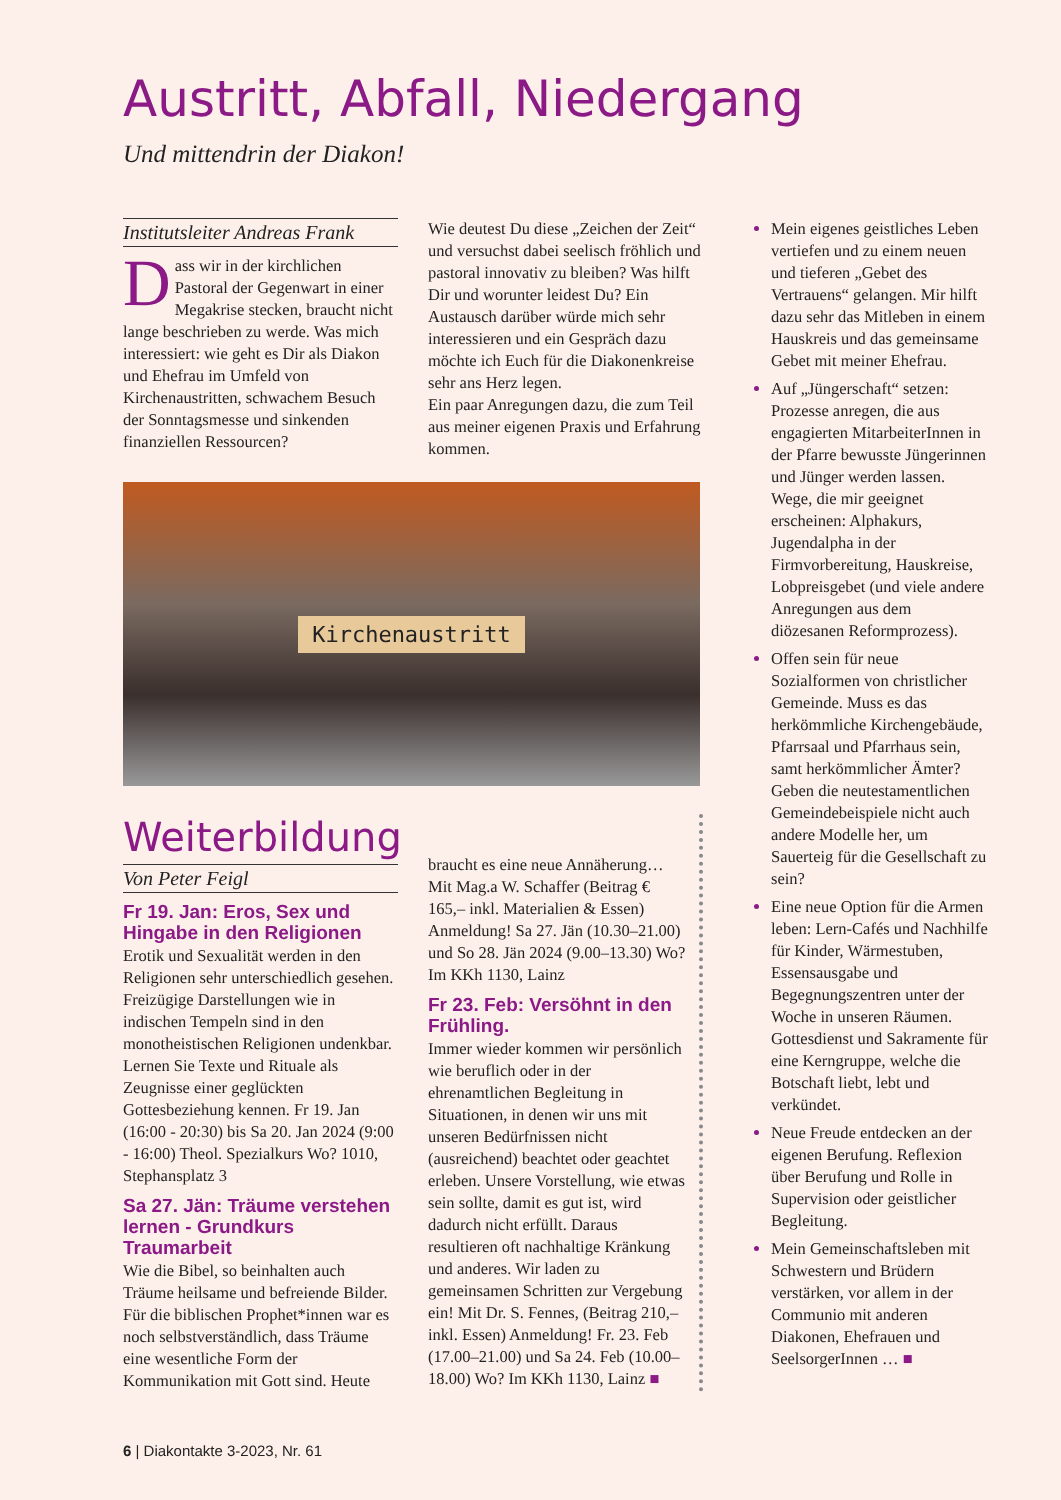Austritt, Abfall, Niedergang
Und mittendrin der Diakon!
Institutsleiter Andreas Frank
Dass wir in der kirchlichen Pastoral der Gegenwart in einer Megakrise stecken, braucht nicht lange beschrieben zu werde. Was mich interessiert: wie geht es Dir als Diakon und Ehefrau im Umfeld von Kirchenaustritten, schwachem Besuch der Sonntags­messe und sinkenden finanziellen Ressourcen?
Wie deutest Du diese „Zeichen der Zeit“ und versuchst dabei seelisch fröhlich und pastoral innovativ zu bleiben? Was hilft Dir und worunter leidest Du? Ein Austausch darüber würde mich sehr interessieren und ein Gespräch dazu möchte ich Euch für die Diakonenkreise sehr ans Herz legen.
Ein paar Anregungen dazu, die zum Teil aus meiner eigenen Praxis und Erfahrung kommen.
Kirchenaustritt
Weiterbildung
Von Peter Feigl
Fr 19. Jan: Eros, Sex und Hingabe in den Religionen
Erotik und Sexualität werden in den Religionen sehr unterschiedlich gesehen. Freizügige Darstellungen wie in indischen Tempeln sind in den monotheistischen Religionen undenkbar. Lernen Sie Texte und Rituale als Zeugnisse einer geglückten Gottesbeziehung kennen. Fr 19. Jan (16:00 - 20:30) bis Sa 20. Jan 2024 (9:00 - 16:00) Theol. Spezialkurs Wo? 1010, Stephansplatz 3
Sa 27. Jän: Träume verstehen lernen - Grundkurs Traumarbeit
Wie die Bibel, so beinhalten auch Träume heilsame und befreiende Bilder. Für die biblischen Prophet*innen war es noch selbstverständlich, dass Träume eine wesentliche Form der Kommunikation mit Gott sind. Heute
braucht es eine neue Annäherung… Mit Mag.a W. Schaffer (Beitrag € 165,– inkl. Materialien & Essen) Anmeldung! Sa 27. Jän (10.30–21.00) und So 28. Jän 2024 (9.00–13.30) Wo? Im KKh 1130, Lainz
Fr 23. Feb: Versöhnt in den Frühling.
Immer wieder kommen wir persönlich wie beruflich oder in der ehrenamtlichen Begleitung in Situationen, in denen wir uns mit unseren Bedürfnissen nicht (ausreichend) beachtet oder geachtet erleben. Unsere Vorstellung, wie etwas sein sollte, damit es gut ist, wird dadurch nicht erfüllt. Daraus resultieren oft nachhaltige Kränkung und anderes. Wir laden zu gemeinsamen Schritten zur Vergebung ein! Mit Dr. S. Fennes, (Beitrag 210,– inkl. Essen) Anmeldung! Fr. 23. Feb (17.00–21.00) und Sa 24. Feb (10.00–18.00) Wo? Im KKh 1130, Lainz ■
Mein eigenes geistliches Leben vertiefen und zu einem neuen und tieferen „Gebet des Vertrauens“ gelangen. Mir hilft dazu sehr das Mitleben in einem Hauskreis und das gemeinsame Gebet mit meiner Ehefrau.
Auf „Jüngerschaft“ setzen: Prozesse anregen, die aus engagierten MitarbeiterInnen in der Pfarre bewusste Jüngerinnen und Jünger werden lassen. Wege, die mir geeignet erscheinen: Alphakurs, Jugendalpha in der Firmvorbereitung, Hauskreise, Lobpreisgebet (und viele andere Anregungen aus dem diözesanen Reformprozess).
Offen sein für neue Sozialformen von christlicher Gemeinde. Muss es das herkömmliche Kirchengebäude, Pfarrsaal und Pfarrhaus sein, samt herkömmlicher Ämter? Geben die neutestamentlichen Gemeindebeispiele nicht auch andere Modelle her, um Sauerteig für die Gesellschaft zu sein?
Eine neue Option für die Armen leben: Lern-Cafés und Nachhilfe für Kinder, Wärmestuben, Essensausgabe und Begegnungszentren unter der Woche in unseren Räumen. Gottesdienst und Sakramente für eine Kerngruppe, welche die Botschaft liebt, lebt und verkündet.
Neue Freude entdecken an der eigenen Berufung. Reflexion über Berufung und Rolle in Supervision oder geistlicher Begleitung.
Mein Gemeinschaftsleben mit Schwestern und Brüdern verstärken, vor allem in der Communio mit anderen Diakonen, Ehefrauen und SeelsorgerInnen … ■
6 | Diakontakte 3-2023, Nr. 61